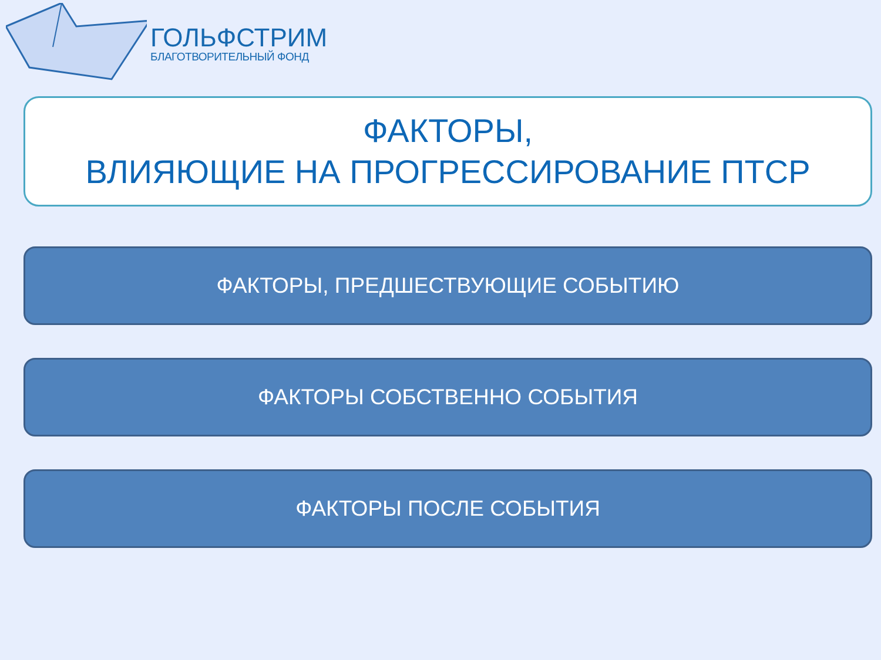ГОЛЬФСТРИМ
БЛАГОТВОРИТЕЛЬНЫЙ ФОНД
ФАКТОРЫ,
ВЛИЯЮЩИЕ НА ПРОГРЕССИРОВАНИЕ ПТСР
ФАКТОРЫ, ПРЕДШЕСТВУЮЩИЕ СОБЫТИЮ
ФАКТОРЫ СОБСТВЕННО СОБЫТИЯ
ФАКТОРЫ ПОСЛЕ СОБЫТИЯ